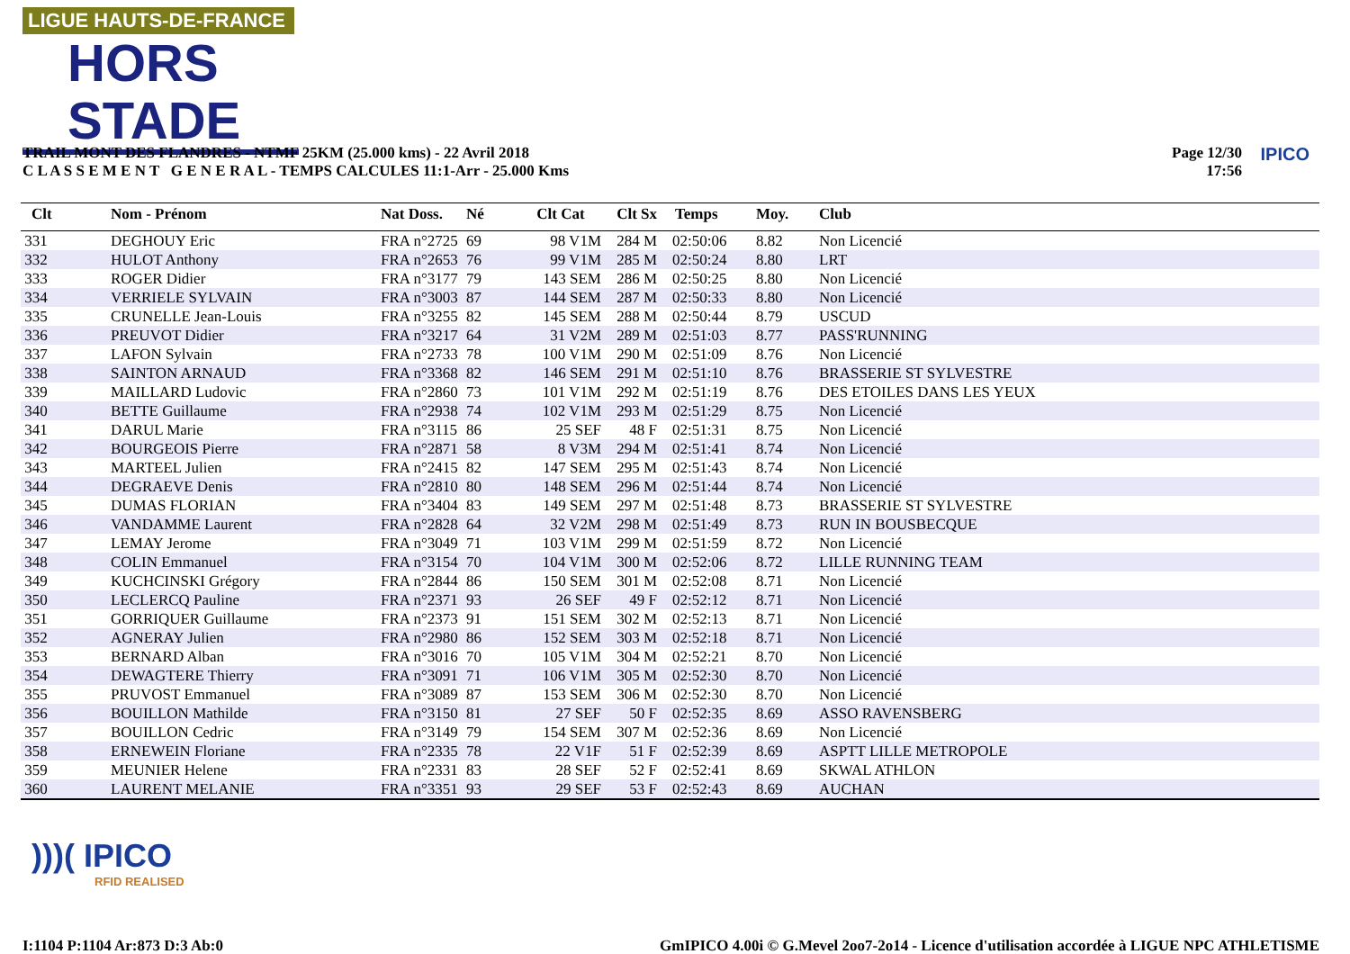LIGUE HAUTS-DE-FRANCE
HORS STADE
TRAIL MONT DES FLANDRES - NTMF 25KM (25.000 kms) - 22 Avril 2018
C L A S S E M E N T G E N E R A L - TEMPS CALCULES 11:1-Arr - 25.000 Kms
Page 12/30
17:56
IPICO
| Clt | Nom - Prénom | Nat Doss. | Né | Clt Cat | Clt Sx | Temps | Moy. | Club |
| --- | --- | --- | --- | --- | --- | --- | --- | --- |
| 331 | DEGHOUY Eric | FRA n°2725 | 69 | 98 V1M | 284 M | 02:50:06 | 8.82 | Non Licencié |
| 332 | HULOT Anthony | FRA n°2653 | 76 | 99 V1M | 285 M | 02:50:24 | 8.80 | LRT |
| 333 | ROGER Didier | FRA n°3177 | 79 | 143 SEM | 286 M | 02:50:25 | 8.80 | Non Licencié |
| 334 | VERRIELE SYLVAIN | FRA n°3003 | 87 | 144 SEM | 287 M | 02:50:33 | 8.80 | Non Licencié |
| 335 | CRUNELLE Jean-Louis | FRA n°3255 | 82 | 145 SEM | 288 M | 02:50:44 | 8.79 | USCUD |
| 336 | PREUVOT Didier | FRA n°3217 | 64 | 31 V2M | 289 M | 02:51:03 | 8.77 | PASS'RUNNING |
| 337 | LAFON Sylvain | FRA n°2733 | 78 | 100 V1M | 290 M | 02:51:09 | 8.76 | Non Licencié |
| 338 | SAINTON ARNAUD | FRA n°3368 | 82 | 146 SEM | 291 M | 02:51:10 | 8.76 | BRASSERIE ST SYLVESTRE |
| 339 | MAILLARD Ludovic | FRA n°2860 | 73 | 101 V1M | 292 M | 02:51:19 | 8.76 | DES ETOILES DANS LES YEUX |
| 340 | BETTE Guillaume | FRA n°2938 | 74 | 102 V1M | 293 M | 02:51:29 | 8.75 | Non Licencié |
| 341 | DARUL Marie | FRA n°3115 | 86 | 25 SEF | 48 F | 02:51:31 | 8.75 | Non Licencié |
| 342 | BOURGEOIS Pierre | FRA n°2871 | 58 | 8 V3M | 294 M | 02:51:41 | 8.74 | Non Licencié |
| 343 | MARTEEL Julien | FRA n°2415 | 82 | 147 SEM | 295 M | 02:51:43 | 8.74 | Non Licencié |
| 344 | DEGRAEVE Denis | FRA n°2810 | 80 | 148 SEM | 296 M | 02:51:44 | 8.74 | Non Licencié |
| 345 | DUMAS FLORIAN | FRA n°3404 | 83 | 149 SEM | 297 M | 02:51:48 | 8.73 | BRASSERIE ST SYLVESTRE |
| 346 | VANDAMME Laurent | FRA n°2828 | 64 | 32 V2M | 298 M | 02:51:49 | 8.73 | RUN IN BOUSBECQUE |
| 347 | LEMAY Jerome | FRA n°3049 | 71 | 103 V1M | 299 M | 02:51:59 | 8.72 | Non Licencié |
| 348 | COLIN Emmanuel | FRA n°3154 | 70 | 104 V1M | 300 M | 02:52:06 | 8.72 | LILLE RUNNING TEAM |
| 349 | KUCHCINSKI Grégory | FRA n°2844 | 86 | 150 SEM | 301 M | 02:52:08 | 8.71 | Non Licencié |
| 350 | LECLERCQ Pauline | FRA n°2371 | 93 | 26 SEF | 49 F | 02:52:12 | 8.71 | Non Licencié |
| 351 | GORRIQUER Guillaume | FRA n°2373 | 91 | 151 SEM | 302 M | 02:52:13 | 8.71 | Non Licencié |
| 352 | AGNERAY Julien | FRA n°2980 | 86 | 152 SEM | 303 M | 02:52:18 | 8.71 | Non Licencié |
| 353 | BERNARD Alban | FRA n°3016 | 70 | 105 V1M | 304 M | 02:52:21 | 8.70 | Non Licencié |
| 354 | DEWAGTERE Thierry | FRA n°3091 | 71 | 106 V1M | 305 M | 02:52:30 | 8.70 | Non Licencié |
| 355 | PRUVOST Emmanuel | FRA n°3089 | 87 | 153 SEM | 306 M | 02:52:30 | 8.70 | Non Licencié |
| 356 | BOUILLON Mathilde | FRA n°3150 | 81 | 27 SEF | 50 F | 02:52:35 | 8.69 | ASSO RAVENSBERG |
| 357 | BOUILLON Cedric | FRA n°3149 | 79 | 154 SEM | 307 M | 02:52:36 | 8.69 | Non Licencié |
| 358 | ERNEWEIN Floriane | FRA n°2335 | 78 | 22 V1F | 51 F | 02:52:39 | 8.69 | ASPTT LILLE METROPOLE |
| 359 | MEUNIER Helene | FRA n°2331 | 83 | 28 SEF | 52 F | 02:52:41 | 8.69 | SKWAL ATHLON |
| 360 | LAURENT MELANIE | FRA n°3351 | 93 | 29 SEF | 53 F | 02:52:43 | 8.69 | AUCHAN |
)))( IPICO
RFID REALISED
I:1104 P:1104 Ar:873 D:3 Ab:0 GmIPICO 4.00i © G.Mevel 2oo7-2o14 - Licence d'utilisation accordée à LIGUE NPC ATHLETISME